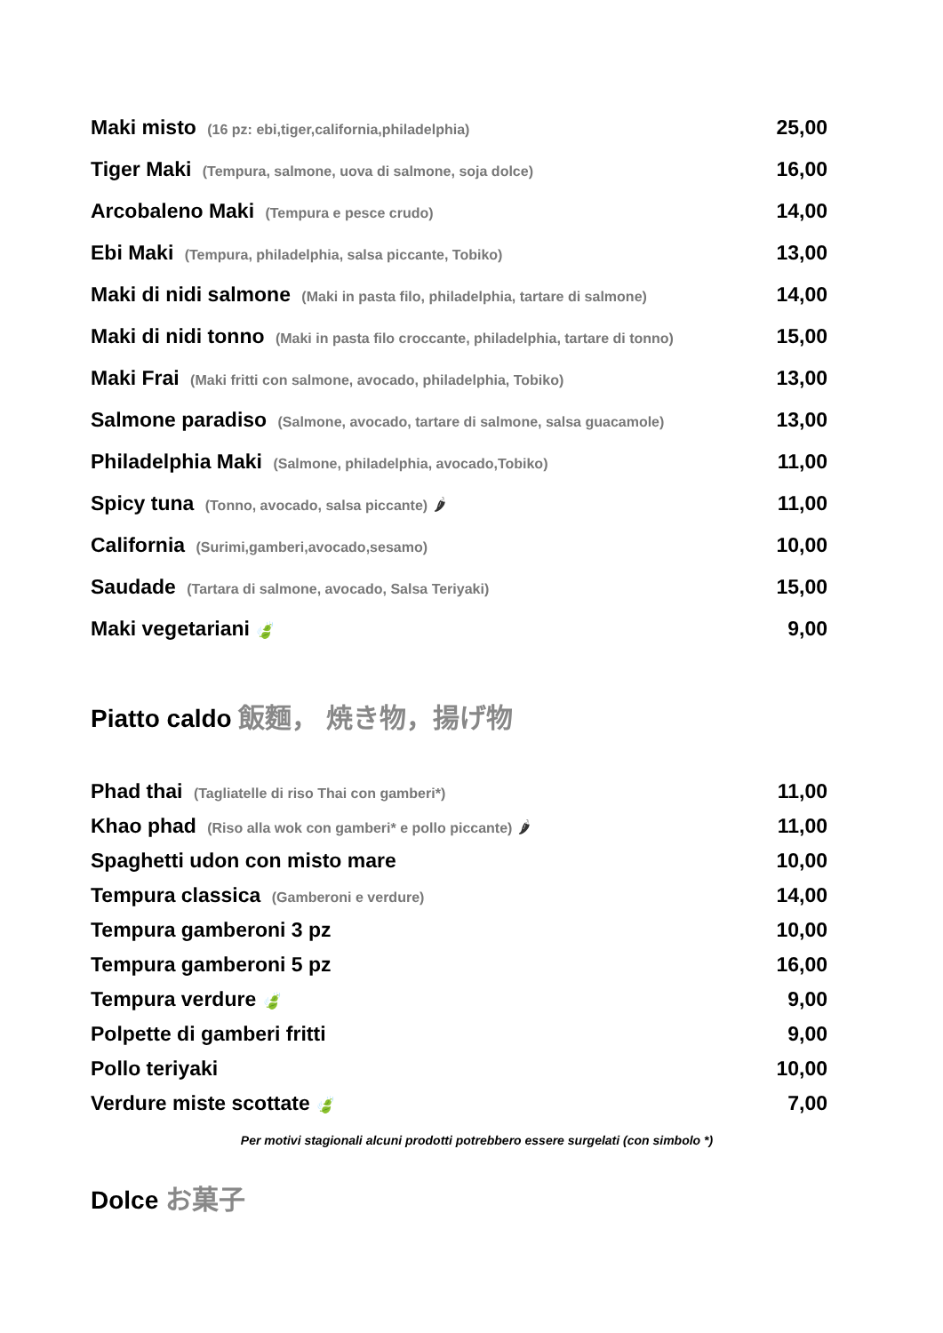Maki misto (16 pz: ebi,tiger,california,philadelphia)
25,00
Tiger Maki (Tempura, salmone, uova di salmone, soja dolce)
16,00
Arcobaleno Maki (Tempura e pesce crudo)
14,00
Ebi Maki (Tempura, philadelphia, salsa piccante, Tobiko)
13,00
Maki di nidi salmone (Maki in pasta filo, philadelphia, tartare di salmone)
14,00
Maki di nidi tonno (Maki in pasta filo croccante, philadelphia, tartare di tonno)
15,00
Maki Frai (Maki fritti con salmone, avocado, philadelphia, Tobiko)
13,00
Salmone paradiso (Salmone, avocado, tartare di salmone, salsa guacamole)
13,00
Philadelphia Maki (Salmone, philadelphia, avocado,Tobiko)
11,00
Spicy tuna (Tonno, avocado, salsa piccante) 🌶
11,00
California (Surimi,gamberi,avocado,sesamo)
10,00
Saudade (Tartara di salmone, avocado, Salsa Teriyaki)
15,00
Maki vegetariani 🍃
9,00
Piatto caldo 飯麵， 焼き物，揚げ物
Phad thai (Tagliatelle di riso Thai con gamberi*)
11,00
Khao phad (Riso alla wok con gamberi* e pollo piccante) 🌶
11,00
Spaghetti udon con misto mare 10,00
Tempura classica (Gamberoni e verdure)
14,00
Tempura gamberoni 3 pz 10,00
Tempura gamberoni 5 pz 16,00
Tempura verdure 🍃
9,00
Polpette di gamberi fritti 9,00
Pollo teriyaki 10,00
Verdure miste scottate 🍃
7,00
Per motivi stagionali alcuni prodotti potrebbero essere surgelati (con simbolo *)
Dolce お菓子